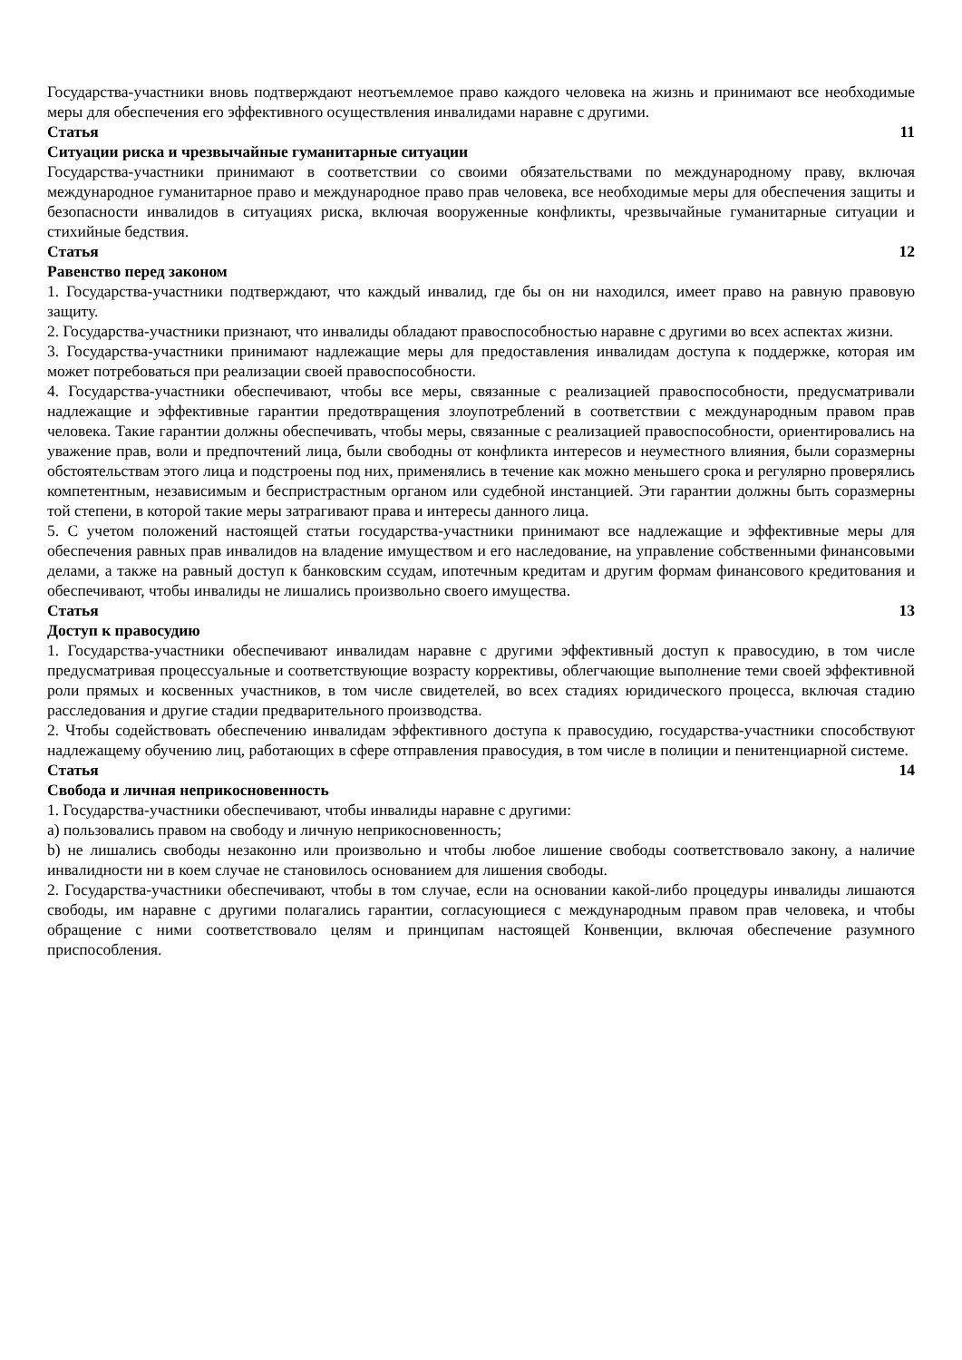Государства-участники вновь подтверждают неотъемлемое право каждого человека на жизнь и принимают все необходимые меры для обеспечения его эффективного осуществления инвалидами наравне с другими.
Статья 11
Ситуации риска и чрезвычайные гуманитарные ситуации
Государства-участники принимают в соответствии со своими обязательствами по международному праву, включая международное гуманитарное право и международное право прав человека, все необходимые меры для обеспечения защиты и безопасности инвалидов в ситуациях риска, включая вооруженные конфликты, чрезвычайные гуманитарные ситуации и стихийные бедствия.
Статья 12
Равенство перед законом
1. Государства-участники подтверждают, что каждый инвалид, где бы он ни находился, имеет право на равную правовую защиту.
2. Государства-участники признают, что инвалиды обладают правоспособностью наравне с другими во всех аспектах жизни.
3. Государства-участники принимают надлежащие меры для предоставления инвалидам доступа к поддержке, которая им может потребоваться при реализации своей правоспособности.
4. Государства-участники обеспечивают, чтобы все меры, связанные с реализацией правоспособности, предусматривали надлежащие и эффективные гарантии предотвращения злоупотреблений в соответствии с международным правом прав человека. Такие гарантии должны обеспечивать, чтобы меры, связанные с реализацией правоспособности, ориентировались на уважение прав, воли и предпочтений лица, были свободны от конфликта интересов и неуместного влияния, были соразмерны обстоятельствам этого лица и подстроены под них, применялись в течение как можно меньшего срока и регулярно проверялись компетентным, независимым и беспристрастным органом или судебной инстанцией. Эти гарантии должны быть соразмерны той степени, в которой такие меры затрагивают права и интересы данного лица.
5. С учетом положений настоящей статьи государства-участники принимают все надлежащие и эффективные меры для обеспечения равных прав инвалидов на владение имуществом и его наследование, на управление собственными финансовыми делами, а также на равный доступ к банковским ссудам, ипотечным кредитам и другим формам финансового кредитования и обеспечивают, чтобы инвалиды не лишались произвольно своего имущества.
Статья 13
Доступ к правосудию
1. Государства-участники обеспечивают инвалидам наравне с другими эффективный доступ к правосудию, в том числе предусматривая процессуальные и соответствующие возрасту коррективы, облегчающие выполнение теми своей эффективной роли прямых и косвенных участников, в том числе свидетелей, во всех стадиях юридического процесса, включая стадию расследования и другие стадии предварительного производства.
2. Чтобы содействовать обеспечению инвалидам эффективного доступа к правосудию, государства-участники способствуют надлежащему обучению лиц, работающих в сфере отправления правосудия, в том числе в полиции и пенитенциарной системе.
Статья 14
Свобода и личная неприкосновенность
1. Государства-участники обеспечивают, чтобы инвалиды наравне с другими:
a) пользовались правом на свободу и личную неприкосновенность;
b) не лишались свободы незаконно или произвольно и чтобы любое лишение свободы соответствовало закону, а наличие инвалидности ни в коем случае не становилось основанием для лишения свободы.
2. Государства-участники обеспечивают, чтобы в том случае, если на основании какой-либо процедуры инвалиды лишаются свободы, им наравне с другими полагались гарантии, согласующиеся с международным правом прав человека, и чтобы обращение с ними соответствовало целям и принципам настоящей Конвенции, включая обеспечение разумного приспособления.